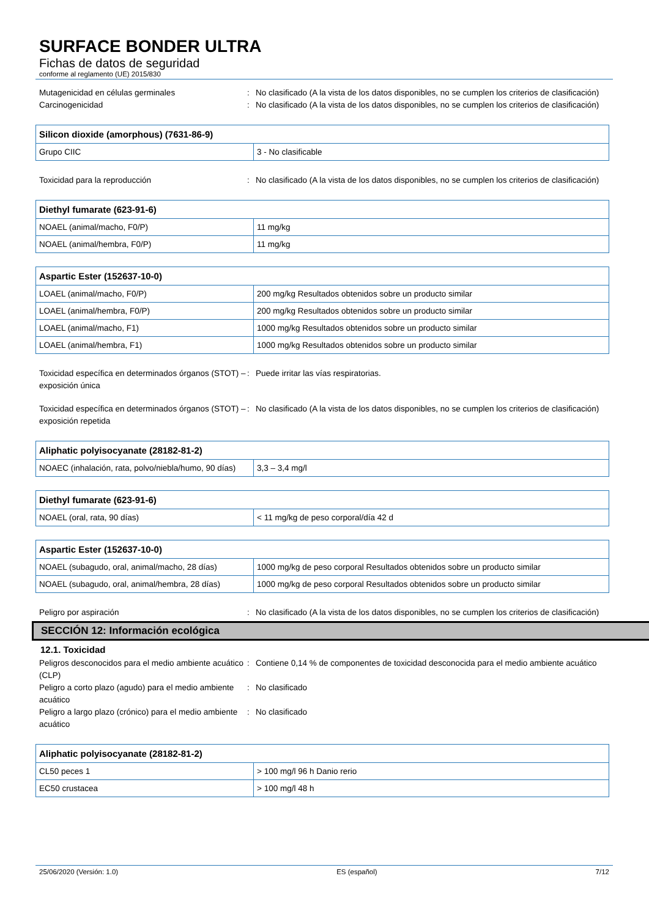SURFACE BONDER ULTRA
Fichas de datos de seguridad
conforme al reglamento (UE) 2015/830
Mutagenicidad en células germinales : No clasificado (A la vista de los datos disponibles, no se cumplen los criterios de clasificación)
Carcinogenicidad : No clasificado (A la vista de los datos disponibles, no se cumplen los criterios de clasificación)
| Silicon dioxide (amorphous) (7631-86-9) | |
| --- | --- |
| Grupo CIIC | 3 - No clasificable |
Toxicidad para la reproducción : No clasificado (A la vista de los datos disponibles, no se cumplen los criterios de clasificación)
| Diethyl fumarate (623-91-6) | |
| --- | --- |
| NOAEL (animal/macho, F0/P) | 11 mg/kg |
| NOAEL (animal/hembra, F0/P) | 11 mg/kg |
| Aspartic Ester (152637-10-0) | |
| --- | --- |
| LOAEL (animal/macho, F0/P) | 200 mg/kg Resultados obtenidos sobre un producto similar |
| LOAEL (animal/hembra, F0/P) | 200 mg/kg Resultados obtenidos sobre un producto similar |
| LOAEL (animal/macho, F1) | 1000 mg/kg Resultados obtenidos sobre un producto similar |
| LOAEL (animal/hembra, F1) | 1000 mg/kg Resultados obtenidos sobre un producto similar |
Toxicidad específica en determinados órganos (STOT) – exposición única
: Puede irritar las vías respiratorias.
Toxicidad específica en determinados órganos (STOT) – exposición repetida
: No clasificado (A la vista de los datos disponibles, no se cumplen los criterios de clasificación)
| Aliphatic polyisocyanate (28182-81-2) | |
| --- | --- |
| NOAEC (inhalación, rata, polvo/niebla/humo, 90 días) | 3,3 – 3,4 mg/l |
| Diethyl fumarate (623-91-6) | |
| --- | --- |
| NOAEL (oral, rata, 90 días) | < 11 mg/kg de peso corporal/día 42 d |
| Aspartic Ester (152637-10-0) | |
| --- | --- |
| NOAEL (subagudo, oral, animal/macho, 28 días) | 1000 mg/kg de peso corporal Resultados obtenidos sobre un producto similar |
| NOAEL (subagudo, oral, animal/hembra, 28 días) | 1000 mg/kg de peso corporal Resultados obtenidos sobre un producto similar |
Peligro por aspiración : No clasificado (A la vista de los datos disponibles, no se cumplen los criterios de clasificación)
SECCIÓN 12: Información ecológica
12.1. Toxicidad
Peligros desconocidos para el medio ambiente acuático (CLP)
: Contiene 0,14 % de componentes de toxicidad desconocida para el medio ambiente acuático
Peligro a corto plazo (agudo) para el medio ambiente acuático
: No clasificado
Peligro a largo plazo (crónico) para el medio ambiente acuático
: No clasificado
| Aliphatic polyisocyanate (28182-81-2) | |
| --- | --- |
| CL50 peces 1 | > 100 mg/l 96 h Danio rerio |
| EC50 crustacea | > 100 mg/l 48 h |
25/06/2020 (Versión: 1.0) ES (español) 7/12